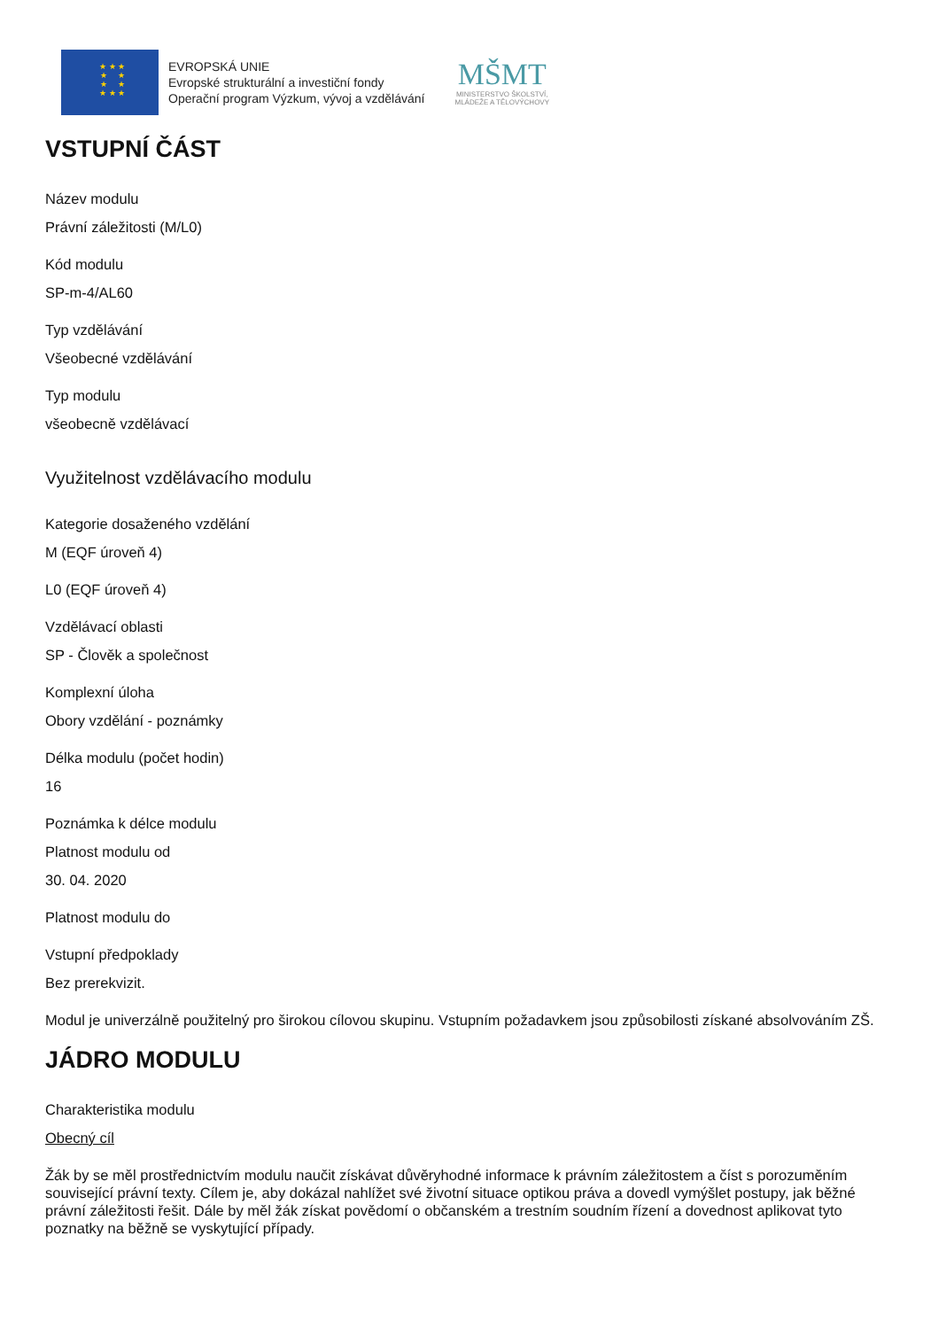★ ★ ★
★ ★
★ ★
★ ★ ★
EVROPSKÁ UNIE
Evropské strukturální a investiční fondy
Operační program Výzkum, vývoj a vzdělávání
MŠMT
MINISTERSTVO ŠKOLSTVÍ,
MLÁDEŽE A TĚLOVÝCHOVY
VSTUPNÍ ČÁST
Název modulu
Právní záležitosti (M/L0)
Kód modulu
SP-m-4/AL60
Typ vzdělávání
Všeobecné vzdělávání
Typ modulu
všeobecně vzdělávací
Využitelnost vzdělávacího modulu
Kategorie dosaženého vzdělání
M (EQF úroveň 4)
L0 (EQF úroveň 4)
Vzdělávací oblasti
SP - Člověk a společnost
Komplexní úloha
Obory vzdělání - poznámky
Délka modulu (počet hodin)
16
Poznámka k délce modulu
Platnost modulu od
30. 04. 2020
Platnost modulu do
Vstupní předpoklady
Bez prerekvizit.
Modul je univerzálně použitelný pro širokou cílovou skupinu. Vstupním požadavkem jsou způsobilosti získané absolvováním ZŠ.
JÁDRO MODULU
Charakteristika modulu
Obecný cíl
Žák by se měl prostřednictvím modulu naučit získávat důvěryhodné informace k právním záležitostem a číst s porozuměním související právní texty. Cílem je, aby dokázal nahlížet své životní situace optikou práva a dovedl vymýšlet postupy, jak běžné právní záležitosti řešit. Dále by měl žák získat povědomí o občanském a trestním soudním řízení a dovednost aplikovat tyto poznatky na běžně se vyskytující případy.